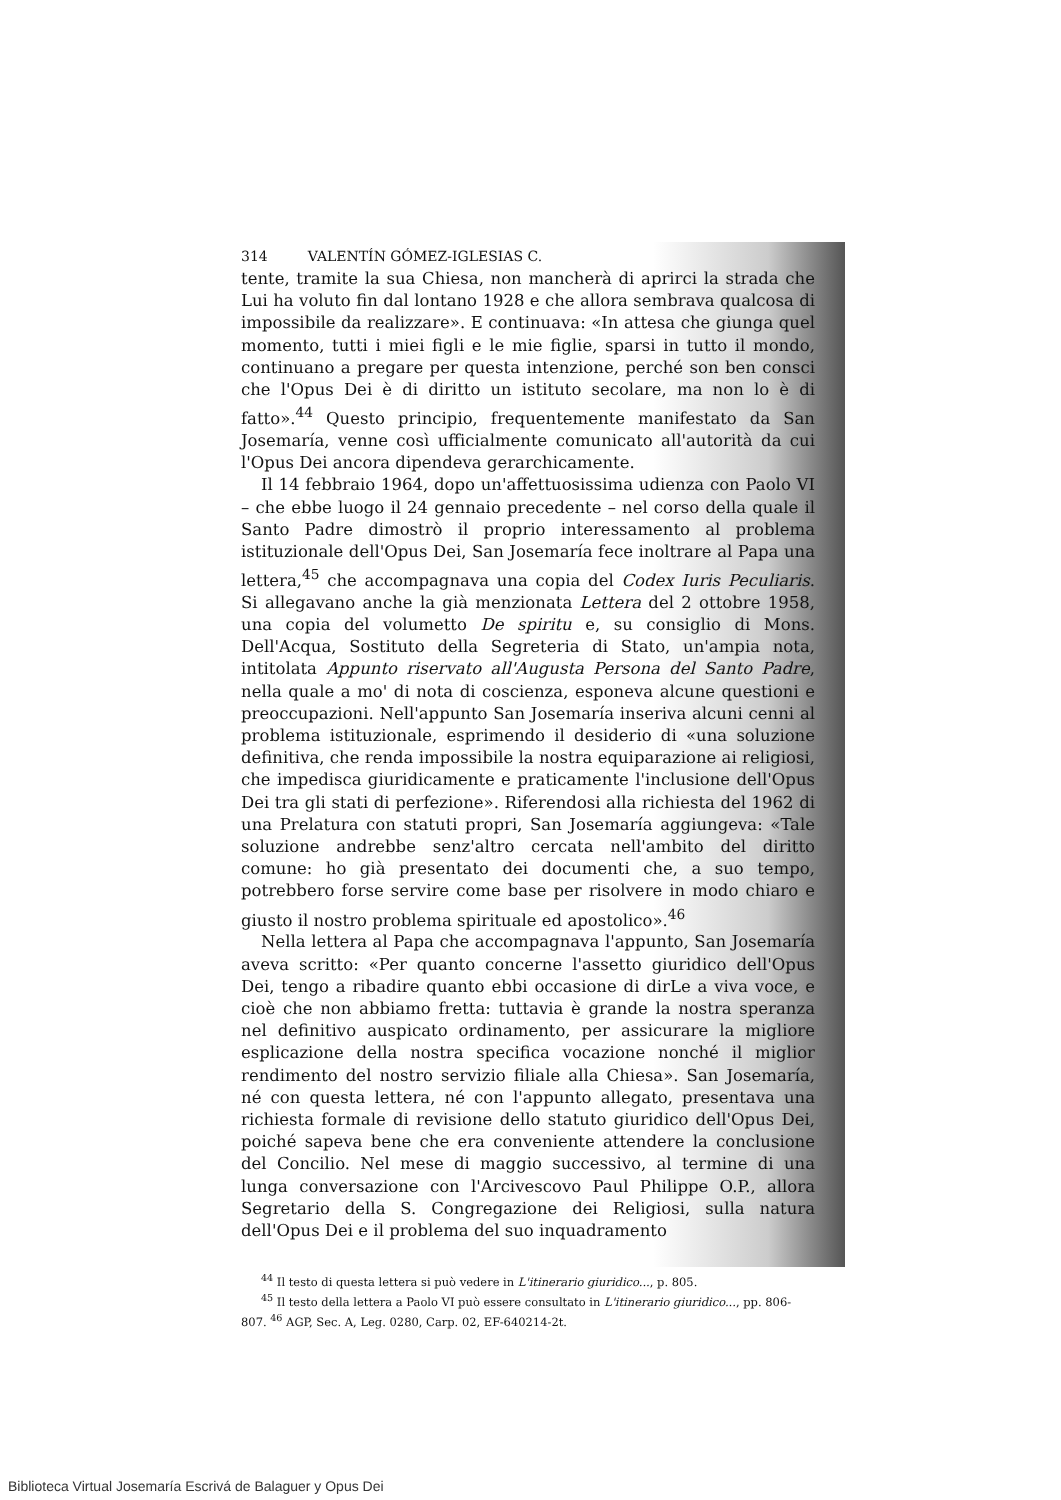314 VALENTÍN GÓMEZ-IGLESIAS C.
tente, tramite la sua Chiesa, non mancherà di aprirci la strada che Lui ha voluto fin dal lontano 1928 e che allora sembrava qualcosa di impossibile da realizzare». E continuava: «In attesa che giunga quel momento, tutti i miei figli e le mie figlie, sparsi in tutto il mondo, continuano a pregare per questa intenzione, perché son ben consci che l'Opus Dei è di diritto un istituto secolare, ma non lo è di fatto».<sup>44</sup> Questo principio, frequentemente manifestato da San Josemaría, venne così ufficialmente comunicato all'autorità da cui l'Opus Dei ancora dipendeva gerarchicamente.
Il 14 febbraio 1964, dopo un'affettuosissima udienza con Paolo VI – che ebbe luogo il 24 gennaio precedente – nel corso della quale il Santo Padre dimostrò il proprio interessamento al problema istituzionale dell'Opus Dei, San Josemaría fece inoltrare al Papa una lettera,<sup>45</sup> che accompagnava una copia del Codex Iuris Peculiaris. Si allegavano anche la già menzionata Lettera del 2 ottobre 1958, una copia del volumetto De spiritu e, su consiglio di Mons. Dell'Acqua, Sostituto della Segreteria di Stato, un'ampia nota, intitolata Appunto riservato all'Augusta Persona del Santo Padre, nella quale a mo' di nota di coscienza, esponeva alcune questioni e preoccupazioni. Nell'appunto San Josemaría inseriva alcuni cenni al problema istituzionale, esprimendo il desiderio di «una soluzione definitiva, che renda impossibile la nostra equiparazione ai religiosi, che impedisca giuridicamente e praticamente l'inclusione dell'Opus Dei tra gli stati di perfezione». Riferendosi alla richiesta del 1962 di una Prelatura con statuti propri, San Josemaría aggiungeva: «Tale soluzione andrebbe senz'altro cercata nell'ambito del diritto comune: ho già presentato dei documenti che, a suo tempo, potrebbero forse servire come base per risolvere in modo chiaro e giusto il nostro problema spirituale ed apostolico».<sup>46</sup>
Nella lettera al Papa che accompagnava l'appunto, San Josemaría aveva scritto: «Per quanto concerne l'assetto giuridico dell'Opus Dei, tengo a ribadire quanto ebbi occasione di dirLe a viva voce, e cioè che non abbiamo fretta: tuttavia è grande la nostra speranza nel definitivo auspicato ordinamento, per assicurare la migliore esplicazione della nostra specifica vocazione nonché il miglior rendimento del nostro servizio filiale alla Chiesa». San Josemaría, né con questa lettera, né con l'appunto allegato, presentava una richiesta formale di revisione dello statuto giuridico dell'Opus Dei, poiché sapeva bene che era conveniente attendere la conclusione del Concilio. Nel mese di maggio successivo, al termine di una lunga conversazione con l'Arcivescovo Paul Philippe O.P., allora Segretario della S. Congregazione dei Religiosi, sulla natura dell'Opus Dei e il problema del suo inquadramento
<sup>44</sup> Il testo di questa lettera si può vedere in L'itinerario giuridico..., p. 805.
<sup>45</sup> Il testo della lettera a Paolo VI può essere consultato in L'itinerario giuridico..., pp. 806-807. <sup>46</sup> AGP, Sec. A, Leg. 0280, Carp. 02, EF-640214-2t.
Biblioteca Virtual Josemaría Escrivá de Balaguer y Opus Dei